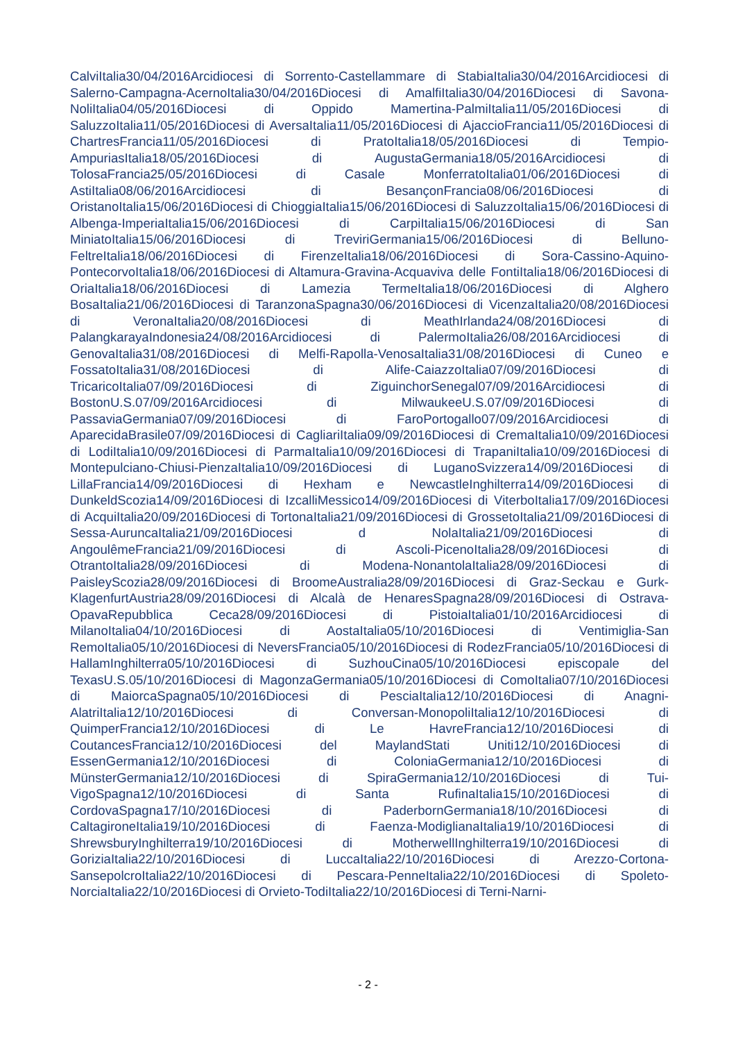CalviItalia30/04/2016Arcidiocesi di Sorrento-Castellammare di StabiaItalia30/04/2016Arcidiocesi di Salerno-Campagna-AcernoItalia30/04/2016Diocesi di AmalfiItalia30/04/2016Diocesi di Savona-NoliItalia04/05/2016Diocesi di Oppido Mamertina-PalmiItalia11/05/2016Diocesi di SaluzzoItalia11/05/2016Diocesi di AversaItalia11/05/2016Diocesi di AjaccioFrancia11/05/2016Diocesi di ChartresFrancia11/05/2016Diocesi di PratoItalia18/05/2016Diocesi di Tempio-AmpuriasItalia18/05/2016Diocesi di AugustaGermania18/05/2016Arcidiocesi di TolosaFrancia25/05/2016Diocesi di Casale MonferratoItalia01/06/2016Diocesi di AstiItalia08/06/2016Arcidiocesi di BesançonFrancia08/06/2016Diocesi di OristanoItalia15/06/2016Diocesi di ChioggiaItalia15/06/2016Diocesi di SaluzzoItalia15/06/2016Diocesi di Albenga-ImperiaItalia15/06/2016Diocesi di CarpiItalia15/06/2016Diocesi di San MiniatoItalia15/06/2016Diocesi di TreviriGermania15/06/2016Diocesi di Belluno-FeltreItalia18/06/2016Diocesi di FirenzeItalia18/06/2016Diocesi di Sora-Cassino-Aquino-PontecorvoItalia18/06/2016Diocesi di Altamura-Gravina-Acquaviva delle FontiItalia18/06/2016Diocesi di OriaItalia18/06/2016Diocesi di Lamezia TermeItalia18/06/2016Diocesi di Alghero BosaItalia21/06/2016Diocesi di TaranzonaSpagna30/06/2016Diocesi di VicenzaItalia20/08/2016Diocesi di VeronaItalia20/08/2016Diocesi di MeathIrlanda24/08/2016Diocesi di PalangkarayaIndonesia24/08/2016Arcidiocesi di PalermoItalia26/08/2016Arcidiocesi di GenovaItalia31/08/2016Diocesi di Melfi-Rapolla-VenosaItalia31/08/2016Diocesi di Cuneo e FossatoItalia31/08/2016Diocesi di Alife-CaiazzoItalia07/09/2016Diocesi di TricaricoItalia07/09/2016Diocesi di ZiguinchorSenegal07/09/2016Arcidiocesi di BostonU.S.07/09/2016Arcidiocesi di MilwaukeeU.S.07/09/2016Diocesi di PassaviaGermania07/09/2016Diocesi di FaroPortogallo07/09/2016Arcidiocesi di AparecidaBrasile07/09/2016Diocesi di CagliariItalia09/09/2016Diocesi di CremaItalia10/09/2016Diocesi di LodiItalia10/09/2016Diocesi di ParmaItalia10/09/2016Diocesi di TrapaniItalia10/09/2016Diocesi di Montepulciano-Chiusi-PienzaItalia10/09/2016Diocesi di LuganoSvizzera14/09/2016Diocesi di LillaFrancia14/09/2016Diocesi di Hexham e NewcastleInghilterra14/09/2016Diocesi di DunkeldScozia14/09/2016Diocesi di IzcalliMessico14/09/2016Diocesi di ViterboItalia17/09/2016Diocesi di AcquiItalia20/09/2016Diocesi di TortonaItalia21/09/2016Diocesi di GrossetoItalia21/09/2016Diocesi di Sessa-AuruncaItalia21/09/2016Diocesi d NolaItalia21/09/2016Diocesi di AngoulêmeFrancia21/09/2016Diocesi di Ascoli-PicenoItalia28/09/2016Diocesi di OtrantoItalia28/09/2016Diocesi di Modena-NonantolaItalia28/09/2016Diocesi di PaisleyScozia28/09/2016Diocesi di BroomeAustralia28/09/2016Diocesi di Graz-Seckau e Gurk-KlagenfurtAustria28/09/2016Diocesi di Alcalà de HenaresSpagna28/09/2016Diocesi di Ostrava-OpavaRepubblica Ceca28/09/2016Diocesi di PistoiaItalia01/10/2016Arcidiocesi di MilanoItalia04/10/2016Diocesi di AostaItalia05/10/2016Diocesi di Ventimiglia-San RemoItalia05/10/2016Diocesi di NeversFrancia05/10/2016Diocesi di RodezFrancia05/10/2016Diocesi di HallamInghilterra05/10/2016Diocesi di SuzhouCina05/10/2016Diocesi episcopale del TexasU.S.05/10/2016Diocesi di MagonzaGermania05/10/2016Diocesi di ComoItalia07/10/2016Diocesi di MaiorcaSpagna05/10/2016Diocesi di PesciaItalia12/10/2016Diocesi di Anagni-AlatriItalia12/10/2016Diocesi di Conversan-MonopoliItalia12/10/2016Diocesi di QuimperFrancia12/10/2016Diocesi di Le HavreFrancia12/10/2016Diocesi di CoutancesFrancia12/10/2016Diocesi del MaylandStati Uniti12/10/2016Diocesi di EssenGermania12/10/2016Diocesi di ColoniaGermania12/10/2016Diocesi di MünsterGermania12/10/2016Diocesi di SpiraGermania12/10/2016Diocesi di Tui-VigoSpagna12/10/2016Diocesi di Santa RufinaItalia15/10/2016Diocesi di CordovaSpagna17/10/2016Diocesi di PaderbornGermania18/10/2016Diocesi di CaltagironeItalia19/10/2016Diocesi di Faenza-ModiglianaItalia19/10/2016Diocesi di ShrewsburyInghilterra19/10/2016Diocesi di MotherwellInghilterra19/10/2016Diocesi di GoriziaItalia22/10/2016Diocesi di LuccaItalia22/10/2016Diocesi di Arezzo-Cortona-SansepolcroItalia22/10/2016Diocesi di Pescara-PenneItalia22/10/2016Diocesi di Spoleto-NorciaItalia22/10/2016Diocesi di Orvieto-TodiItalia22/10/2016Diocesi di Terni-Narni-
- 2 -